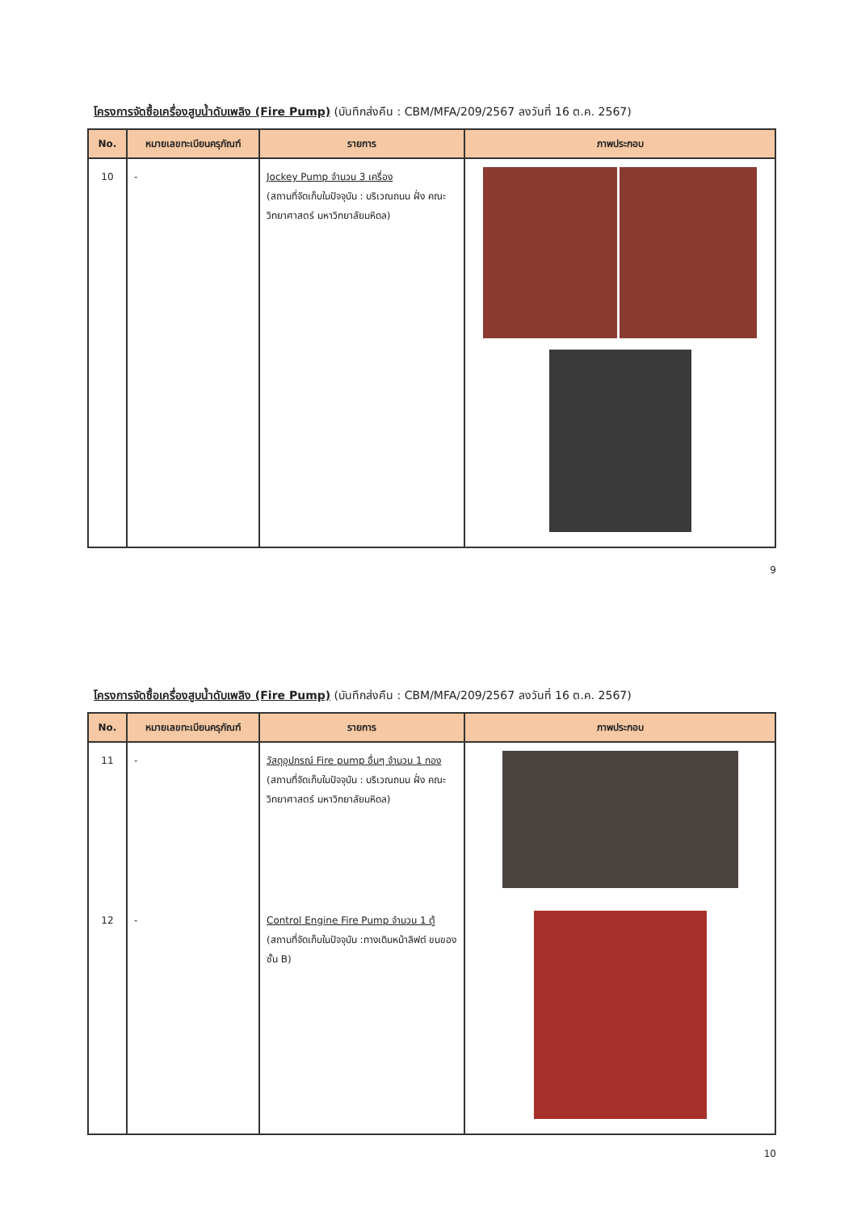โครงการจัดซื้อเครื่องสูบน้ำดับเพลิง (Fire Pump) (บันทึกส่งคืน : CBM/MFA/209/2567 ลงวันที่ 16 ต.ค. 2567)
| No. | หมายเลขทะเบียนครุภัณฑ์ | รายการ | ภาพประกอบ |
| --- | --- | --- | --- |
| 10 | - | Jockey Pump จำนวน 3 เครื่อง (สถานที่จัดเก็บในปัจจุบัน : บริเวณถนน ฝั่ง คณะวิทยาศาสตร์ มหาวิทยาลัยมหิดล) | |
9
โครงการจัดซื้อเครื่องสูบน้ำดับเพลิง (Fire Pump) (บันทึกส่งคืน : CBM/MFA/209/2567 ลงวันที่ 16 ต.ค. 2567)
| No. | หมายเลขทะเบียนครุภัณฑ์ | รายการ | ภาพประกอบ |
| --- | --- | --- | --- |
| 11 | - | วัสดุอุปกรณ์ Fire pump อื่นๆ จำนวน 1 กอง (สถานที่จัดเก็บในปัจจุบัน : บริเวณถนน ฝั่ง คณะวิทยาศาสตร์ มหาวิทยาลัยมหิดล) | |
| 12 | - | Control Engine Fire Pump จำนวน 1 ตู้ (สถานที่จัดเก็บในปัจจุบัน :ทางเดินหน้าลิฟต์ ขนของชั้น B) | |
10